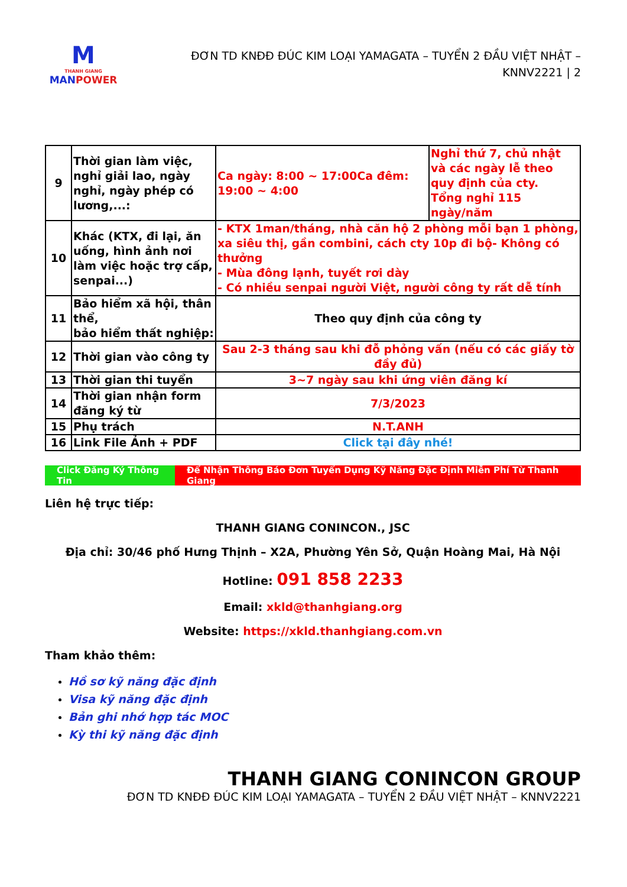M
THANH GIANG
MAN POWER
ĐƠN TD KNĐĐ ĐÚC KIM LOẠI YAMAGATA – TUYỂN 2 ĐẦU VIỆT NHẬT – KNNV2221 | 2
| 9 | Thời gian làm việc, nghỉ giải lao, ngày nghỉ, ngày phép có lương,...: | Ca ngày: 8:00 ~ 17:00Ca đêm: 19:00 ~ 4:00 | Nghỉ thứ 7, chủ nhật và các ngày lễ theo quy định của cty. Tổng nghỉ 115 ngày/năm |
| 10 | Khác (KTX, đi lại, ăn uống, hình ảnh nơi làm việc hoặc trợ cấp, senpai...) | - KTX 1man/tháng, nhà căn hộ 2 phòng mỗi bạn 1 phòng, xa siêu thị, gần combini, cách cty 10p đi bộ- Không có thưởng - Mùa đông lạnh, tuyết rơi dày - Có nhiều senpai người Việt, người công ty rất dễ tính | |
| 11 | Bảo hiểm xã hội, thân thể, bảo hiểm thất nghiệp: | Theo quy định của công ty | |
| 12 | Thời gian vào công ty | Sau 2-3 tháng sau khi đỗ phỏng vấn (nếu có các giấy tờ đầy đủ) | |
| 13 | Thời gian thi tuyển | 3~7 ngày sau khi ứng viên đăng kí | |
| 14 | Thời gian nhận form đăng ký từ | 7/3/2023 | |
| 15 | Phụ trách | N.T.ANH | |
| 16 | Link File Ảnh + PDF | Click tại đây nhé! | |
Click Đăng Ký Thông Tin
Để Nhận Thông Báo Đơn Tuyển Dụng Kỹ Năng Đặc Định Miễn Phí Từ Thanh Giang
Liên hệ trực tiếp:
THANH GIANG CONINCON., JSC
Địa chỉ: 30/46 phố Hưng Thịnh – X2A, Phường Yên Sở, Quận Hoàng Mai, Hà Nội
Hotline: 091 858 2233
Email: xkld@thanhgiang.org
Website: https://xkld.thanhgiang.com.vn
Tham khảo thêm:
Hồ sơ kỹ năng đặc định
Visa kỹ năng đặc định
Bản ghi nhớ hợp tác MOC
Kỳ thi kỹ năng đặc định
THANH GIANG CONINCON GROUP
ĐƠN TD KNĐĐ ĐÚC KIM LOẠI YAMAGATA – TUYỂN 2 ĐẦU VIỆT NHẬT – KNNV2221